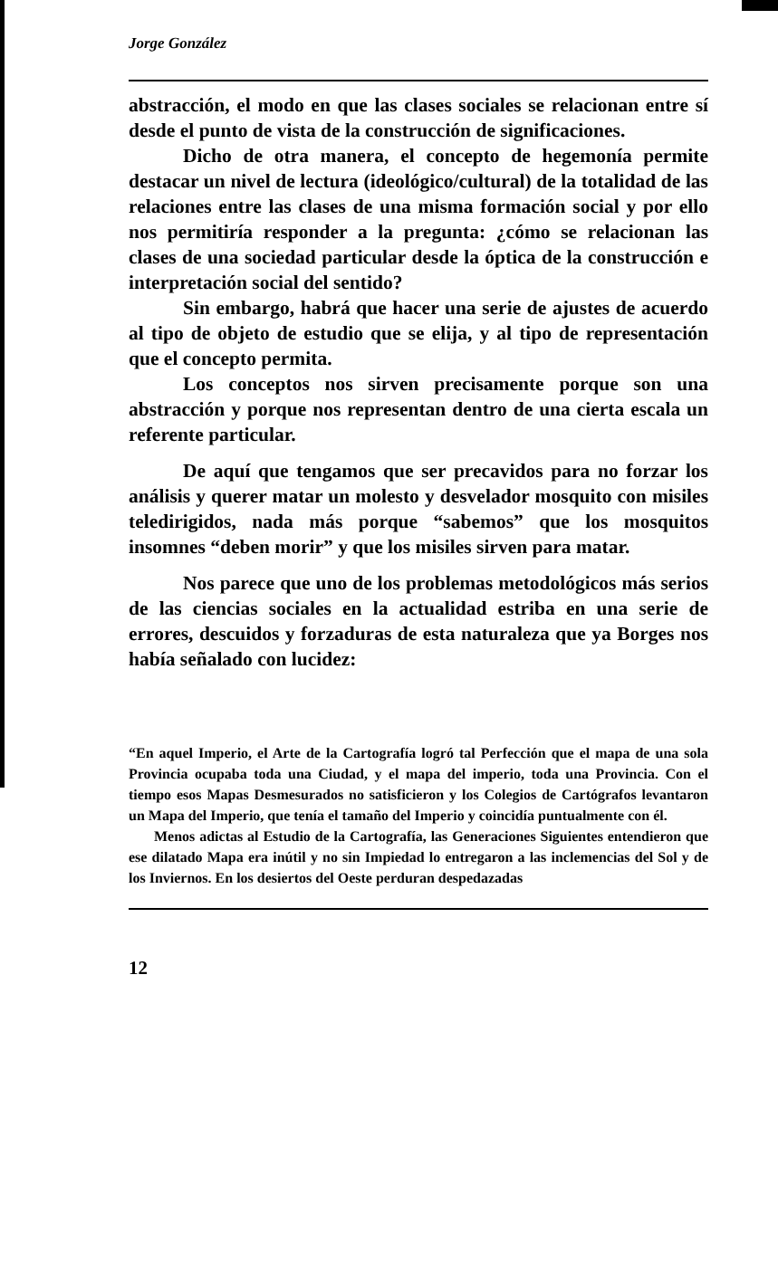Jorge González
abstracción, el modo en que las clases sociales se relacionan entre sí desde el punto de vista de la construcción de significaciones.
Dicho de otra manera, el concepto de hegemonía permite destacar un nivel de lectura (ideológico/cultural) de la totalidad de las relaciones entre las clases de una misma formación social y por ello nos permitiría responder a la pregunta: ¿cómo se relacionan las clases de una sociedad particular desde la óptica de la construcción e interpretación social del sentido?
Sin embargo, habrá que hacer una serie de ajustes de acuerdo al tipo de objeto de estudio que se elija, y al tipo de representación que el concepto permita.
Los conceptos nos sirven precisamente porque son una abstracción y porque nos representan dentro de una cierta escala un referente particular.
De aquí que tengamos que ser precavidos para no forzar los análisis y querer matar un molesto y desvelador mosquito con misiles teledirigidos, nada más porque “sabemos” que los mosquitos insomnes “deben morir” y que los misiles sirven para matar.
Nos parece que uno de los problemas metodológicos más serios de las ciencias sociales en la actualidad estriba en una serie de errores, descuidos y forzaduras de esta naturaleza que ya Borges nos había señalado con lucidez:
“En aquel Imperio, el Arte de la Cartografía logró tal Perfección que el mapa de una sola Provincia ocupaba toda una Ciudad, y el mapa del imperio, toda una Provincia. Con el tiempo esos Mapas Desmesurados no satisficieron y los Colegios de Cartógrafos levantaron un Mapa del Imperio, que tenía el tamaño del Imperio y coincidía puntualmente con él.
Menos adictas al Estudio de la Cartografía, las Generaciones Siguientes entendieron que ese dilatado Mapa era inútil y no sin Impiedad lo entregaron a las inclemencias del Sol y de los Inviernos. En los desiertos del Oeste perduran despedazadas
12